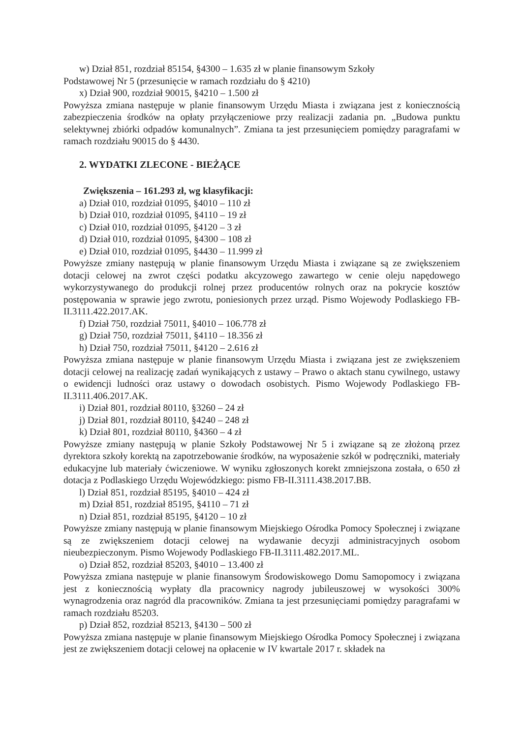w) Dział 851, rozdział 85154, §4300 – 1.635 zł w planie finansowym Szkoły
Podstawowej Nr 5 (przesunięcie w ramach rozdziału do § 4210)
x) Dział 900, rozdział 90015, §4210 – 1.500 zł
Powyższa zmiana następuje w planie finansowym Urzędu Miasta i związana jest z koniecznością zabezpieczenia środków na opłaty przyłączeniowe przy realizacji zadania pn. „Budowa punktu selektywnej zbiórki odpadów komunalnych”. Zmiana ta jest przesunięciem pomiędzy paragrafami w ramach rozdziału 90015 do § 4430.
2. WYDATKI ZLECONE - BIEŻĄCE
Zwiększenia – 161.293 zł, wg klasyfikacji:
a) Dział 010, rozdział 01095, §4010 – 110 zł
b) Dział 010, rozdział 01095, §4110 – 19 zł
c) Dział 010, rozdział 01095, §4120 – 3 zł
d) Dział 010, rozdział 01095, §4300 – 108 zł
e) Dział 010, rozdział 01095, §4430 – 11.999 zł
Powyższe zmiany następują w planie finansowym Urzędu Miasta i związane są ze zwiększeniem dotacji celowej na zwrot części podatku akcyzowego zawartego w cenie oleju napędowego wykorzystywanego do produkcji rolnej przez producentów rolnych oraz na pokrycie kosztów postępowania w sprawie jego zwrotu, poniesionych przez urząd. Pismo Wojewody Podlaskiego FB-II.3111.422.2017.AK.
f) Dział 750, rozdział 75011, §4010 – 106.778 zł
g) Dział 750, rozdział 75011, §4110 – 18.356 zł
h) Dział 750, rozdział 75011, §4120 – 2.616 zł
Powyższa zmiana następuje w planie finansowym Urzędu Miasta i związana jest ze zwiększeniem dotacji celowej na realizację zadań wynikających z ustawy – Prawo o aktach stanu cywilnego, ustawy o ewidencji ludności oraz ustawy o dowodach osobistych. Pismo Wojewody Podlaskiego FB-II.3111.406.2017.AK.
i) Dział 801, rozdział 80110, §3260 – 24 zł
j) Dział 801, rozdział 80110, §4240 – 248 zł
k) Dział 801, rozdział 80110, §4360 – 4 zł
Powyższe zmiany następują w planie Szkoły Podstawowej Nr 5 i związane są ze złożoną przez dyrektora szkoły korektą na zapotrzebowanie środków, na wyposażenie szkół w podręczniki, materiały edukacyjne lub materiały ćwiczeniowe. W wyniku zgłoszonych korekt zmniejszona została, o 650 zł dotacja z Podlaskiego Urzędu Wojewódzkiego: pismo FB-II.3111.438.2017.BB.
l) Dział 851, rozdział 85195, §4010 – 424 zł
m) Dział 851, rozdział 85195, §4110 – 71 zł
n) Dział 851, rozdział 85195, §4120 – 10 zł
Powyższe zmiany następują w planie finansowym Miejskiego Ośrodka Pomocy Społecznej i związane są ze zwiększeniem dotacji celowej na wydawanie decyzji administracyjnych osobom nieubezpieczonym. Pismo Wojewody Podlaskiego FB-II.3111.482.2017.ML.
o) Dział 852, rozdział 85203, §4010 – 13.400 zł
Powyższa zmiana następuje w planie finansowym Środowiskowego Domu Samopomocy i związana jest z koniecznością wypłaty dla pracownicy nagrody jubileuszowej w wysokości 300% wynagrodzenia oraz nagród dla pracowników. Zmiana ta jest przesunięciami pomiędzy paragrafami w ramach rozdziału 85203.
p) Dział 852, rozdział 85213, §4130 – 500 zł
Powyższa zmiana następuje w planie finansowym Miejskiego Ośrodka Pomocy Społecznej i związana jest ze zwiększeniem dotacji celowej na opłacenie w IV kwartale 2017 r. składek na